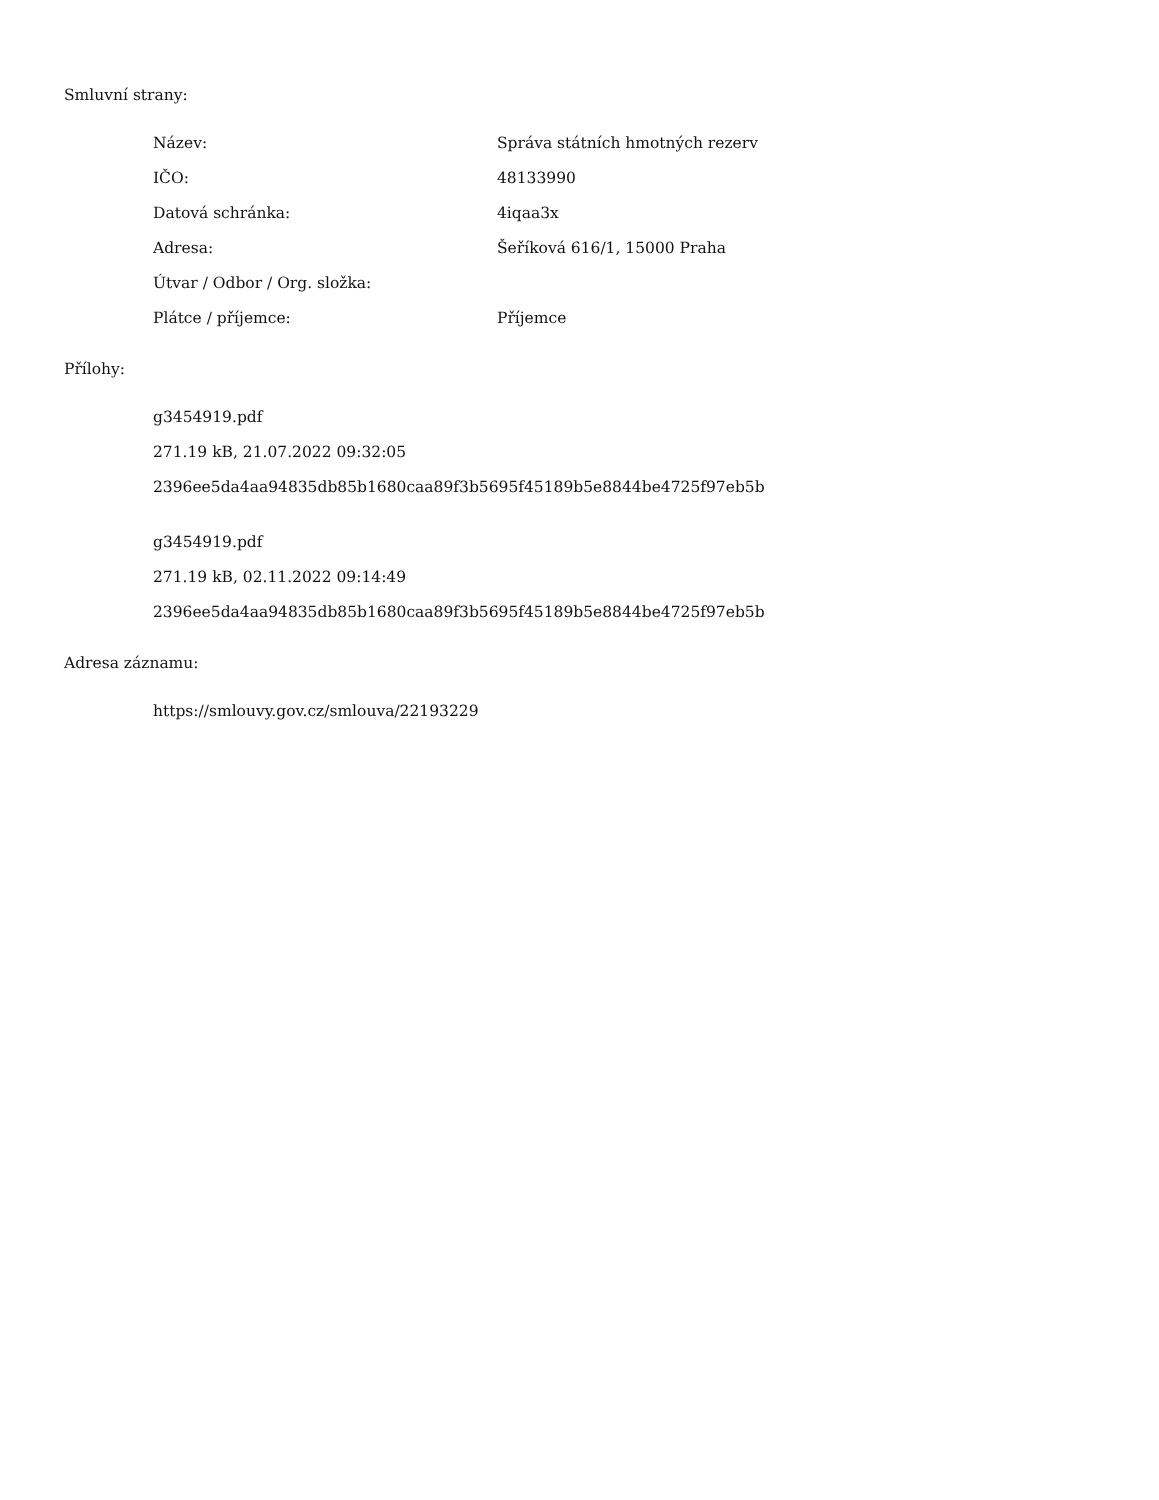Smluvní strany:
Název: Správa státních hmotných rezerv
IČO: 48133990
Datová schránka: 4iqaa3x
Adresa: Šeříková 616/1, 15000 Praha
Útvar / Odbor / Org. složka:
Plátce / příjemce: Příjemce
Přílohy:
g3454919.pdf
271.19 kB, 21.07.2022 09:32:05
2396ee5da4aa94835db85b1680caa89f3b5695f45189b5e8844be4725f97eb5b
g3454919.pdf
271.19 kB, 02.11.2022 09:14:49
2396ee5da4aa94835db85b1680caa89f3b5695f45189b5e8844be4725f97eb5b
Adresa záznamu:
https://smlouvy.gov.cz/smlouva/22193229